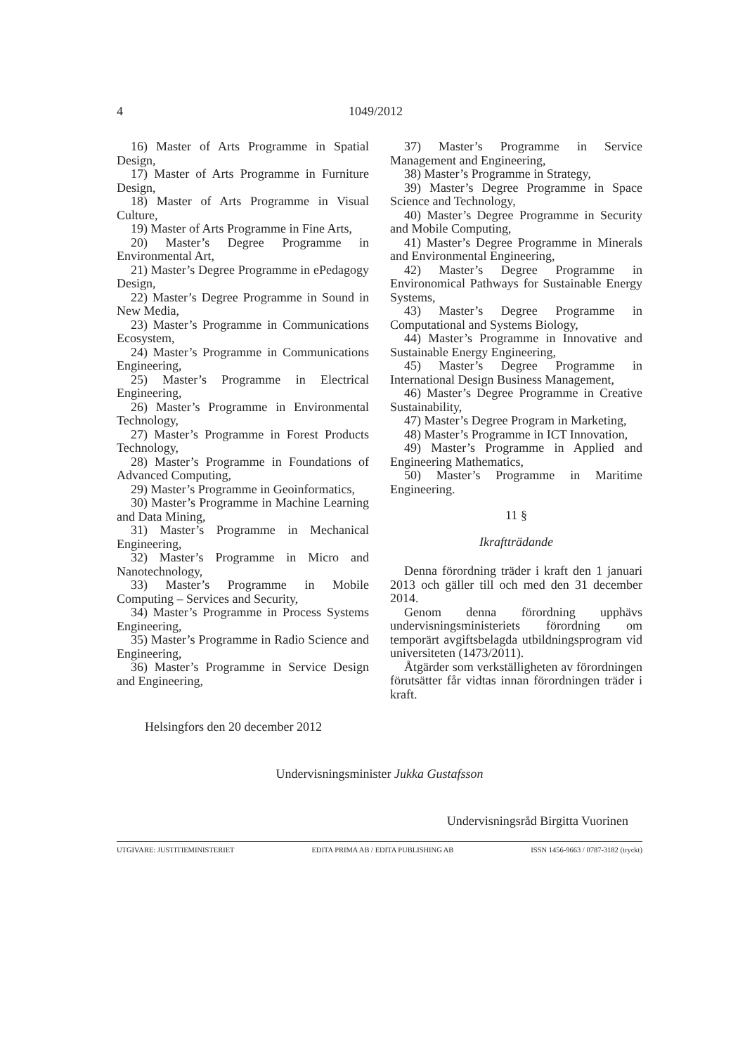4 1049/2012
16) Master of Arts Programme in Spatial Design,
17) Master of Arts Programme in Furniture Design,
18) Master of Arts Programme in Visual Culture,
19) Master of Arts Programme in Fine Arts,
20) Master’s Degree Programme in Environmental Art,
21) Master’s Degree Programme in ePedagogy Design,
22) Master’s Degree Programme in Sound in New Media,
23) Master’s Programme in Communications Ecosystem,
24) Master’s Programme in Communications Engineering,
25) Master’s Programme in Electrical Engineering,
26) Master’s Programme in Environmental Technology,
27) Master’s Programme in Forest Products Technology,
28) Master’s Programme in Foundations of Advanced Computing,
29) Master’s Programme in Geoinformatics,
30) Master’s Programme in Machine Learning and Data Mining,
31) Master’s Programme in Mechanical Engineering,
32) Master’s Programme in Micro and Nanotechnology,
33) Master’s Programme in Mobile Computing – Services and Security,
34) Master’s Programme in Process Systems Engineering,
35) Master’s Programme in Radio Science and Engineering,
36) Master’s Programme in Service Design and Engineering,
37) Master’s Programme in Service Management and Engineering,
38) Master’s Programme in Strategy,
39) Master’s Degree Programme in Space Science and Technology,
40) Master’s Degree Programme in Security and Mobile Computing,
41) Master’s Degree Programme in Minerals and Environmental Engineering,
42) Master’s Degree Programme in Environomical Pathways for Sustainable Energy Systems,
43) Master’s Degree Programme in Computational and Systems Biology,
44) Master’s Programme in Innovative and Sustainable Energy Engineering,
45) Master’s Degree Programme in International Design Business Management,
46) Master’s Degree Programme in Creative Sustainability,
47) Master’s Degree Program in Marketing,
48) Master’s Programme in ICT Innovation,
49) Master’s Programme in Applied and Engineering Mathematics,
50) Master’s Programme in Maritime Engineering.
11 §
Ikraftträdande
Denna förordning träder i kraft den 1 januari 2013 och gäller till och med den 31 december 2014.
Genom denna förordning upphävs undervisningsministeriets förordning om temporärt avgiftsbelagda utbildningsprogram vid universiteten (1473/2011).
Åtgärder som verkställigheten av förordningen förutsätter får vidtas innan förordningen träder i kraft.
Helsingfors den 20 december 2012
Undervisningsminister Jukka Gustafsson
Undervisningsråd Birgitta Vuorinen
UTGIVARE: JUSTITIEMINISTERIET EDITA PRIMA AB / EDITA PUBLISHING AB ISSN 1456-9663 / 0787-3182 (tryckt)